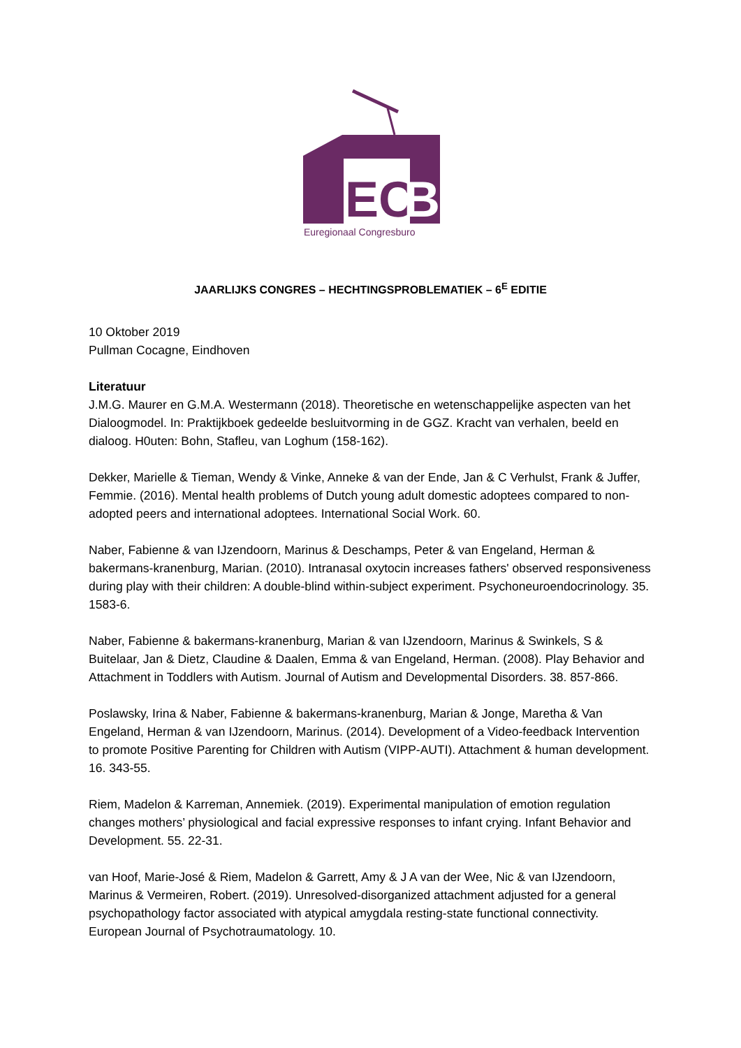EC
B
Euregionaal Congresburo
JAARLIJKS CONGRES – HECHTINGSPROBLEMATIEK – 6<sup>E</sup> EDITIE
10 Oktober 2019
Pullman Cocagne, Eindhoven
Literatuur
J.M.G. Maurer en G.M.A. Westermann (2018). Theoretische en wetenschappelijke aspecten van het Dialoogmodel. In: Praktijkboek gedeelde besluitvorming in de GGZ. Kracht van verhalen, beeld en dialoog. H0uten: Bohn, Stafleu, van Loghum (158-162).
Dekker, Marielle & Tieman, Wendy & Vinke, Anneke & van der Ende, Jan & C Verhulst, Frank & Juffer, Femmie. (2016). Mental health problems of Dutch young adult domestic adoptees compared to non-adopted peers and international adoptees. International Social Work. 60.
Naber, Fabienne & van IJzendoorn, Marinus & Deschamps, Peter & van Engeland, Herman & bakermans-kranenburg, Marian. (2010). Intranasal oxytocin increases fathers' observed responsiveness during play with their children: A double-blind within-subject experiment. Psychoneuroendocrinology. 35. 1583-6.
Naber, Fabienne & bakermans-kranenburg, Marian & van IJzendoorn, Marinus & Swinkels, S & Buitelaar, Jan & Dietz, Claudine & Daalen, Emma & van Engeland, Herman. (2008). Play Behavior and Attachment in Toddlers with Autism. Journal of Autism and Developmental Disorders. 38. 857-866.
Poslawsky, Irina & Naber, Fabienne & bakermans-kranenburg, Marian & Jonge, Maretha & Van Engeland, Herman & van IJzendoorn, Marinus. (2014). Development of a Video-feedback Intervention to promote Positive Parenting for Children with Autism (VIPP-AUTI). Attachment & human development. 16. 343-55.
Riem, Madelon & Karreman, Annemiek. (2019). Experimental manipulation of emotion regulation changes mothers’ physiological and facial expressive responses to infant crying. Infant Behavior and Development. 55. 22-31.
van Hoof, Marie-José & Riem, Madelon & Garrett, Amy & J A van der Wee, Nic & van IJzendoorn, Marinus & Vermeiren, Robert. (2019). Unresolved-disorganized attachment adjusted for a general psychopathology factor associated with atypical amygdala resting-state functional connectivity. European Journal of Psychotraumatology. 10.